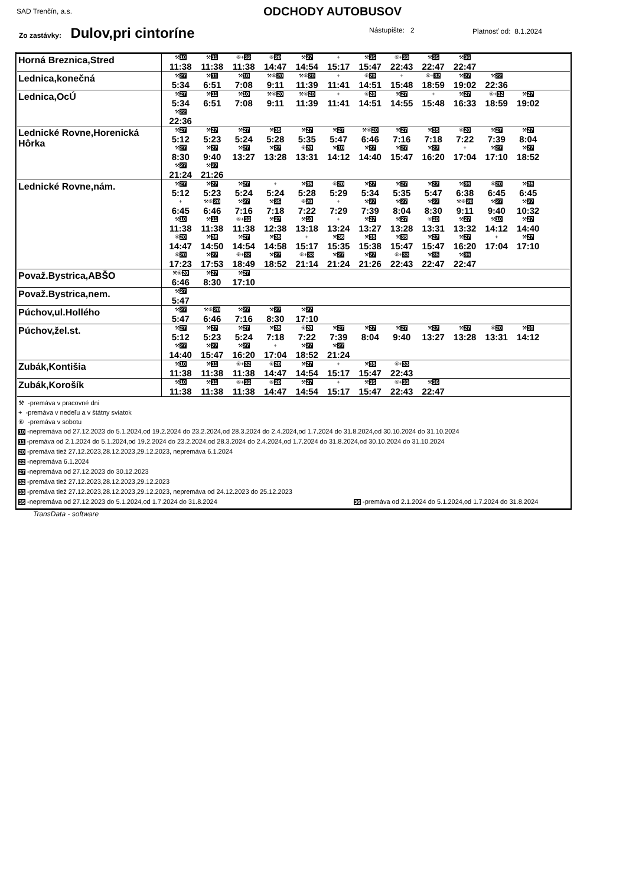SAD Trenčín, a.s. ODCHODY AUTOBUSOV
Zo zastávky: Dulov,pri cintoríne
Nástupište: 2 Platnosť od: 8.1.2024
| Horná Breznica,Stred | ⚒ 10 11:38 ⚒ 11 11:38 ⑥+ 32 11:38 ⑥ 20 14:47 ⚒ 27 14:54 + 15:17 ⚒ 35 15:47 ⑥+ 33 22:43 ⚒ 35 22:47 ⚒ 36 22:47 |
| Lednica,konečná | ⚒ 27 5:34 ⚒ 11 6:51 ⚒ 10 7:08 ⚒⑥ 20 9:11 ⚒⑥ 20 11:39 + 11:41 ⑥ 20 14:51 + 15:48 ⑥+ 32 18:59 ⚒ 27 19:02 ⚒ 22 22:36 |
| Lednica,OcÚ | ⚒ 27 5:34 ⚒ 11 6:51 ⚒ 10 7:08 ⚒⑥ 20 9:11 ⚒⑥ 20 11:39 + 11:41 ⑥ 20 14:51 ⚒ 27 14:55 + 15:48 ⚒ 27 16:33 ⑥+ 32 18:59 ⚒ 27 19:02 ⚒ 22 22:36 |
| Lednické Rovne,Horenická Hôrka | ⚒ 27 5:12 ⚒ 27 5:23 ⚒ 27 5:24 ⚒ 35 5:28 ⚒ 27 5:35 ⚒ 27 5:47 ⚒⑥ 20 6:46 ⚒ 27 7:16 ⚒ 35 7:18 ⑥ 20 7:22 ⚒ 27 7:39 ⚒ 27 8:04 ⚒ 27 8:30 ⚒ 27 9:40 ⚒ 27 13:27 ⚒ 27 13:28 ⑥ 20 13:31 ⚒ 10 14:12 ⚒ 27 14:40 ⚒ 27 15:47 ⚒ 27 16:20 + 17:04 ⚒ 27 17:10 ⚒ 27 18:52 ⚒ 27 21:24 ⚒ 27 21:26 |
| Lednické Rovne,nám. | ⚒ 27 5:12 ⚒ 27 5:23 ⚒ 27 5:24 + 5:24 ⚒ 35 5:28 ⑥ 20 5:29 ⚒ 27 5:34 ⚒ 27 5:35 ⚒ 27 5:47 ⚒ 36 6:38 ⑥ 20 6:45 ⚒ 35 6:45 + 6:45 ⚒⑥ 20 6:46 ⚒ 27 7:16 ⚒ 35 7:18 ⑥ 20 7:22 + 7:29 ⚒ 27 7:39 ⚒ 27 8:04 ⚒ 27 8:30 ⚒⑥ 20 9:11 ⚒ 27 9:40 ⚒ 27 10:32 ⚒ 10 11:38 ⚒ 11 11:38 ⑥+ 32 11:38 ⚒ 27 12:38 ⚒ 10 13:18 + 13:24 ⚒ 27 13:27 ⚒ 27 13:28 ⑥ 20 13:31 ⚒ 27 13:32 ⚒ 10 14:12 ⚒ 27 14:40 ⑥ 20 14:47 ⚒ 36 14:50 ⚒ 27 14:54 ⚒ 35 14:58 + 15:17 ⚒ 36 15:35 ⚒ 35 15:38 ⚒ 35 15:47 ⚒ 27 15:47 ⚒ 27 16:20 + 17:04 ⚒ 27 17:10 ⑥ 20 17:23 ⚒ 27 17:53 ⑥+ 32 18:49 ⚒ 27 18:52 ⑥+ 33 21:14 ⚒ 27 21:24 ⚒ 27 21:26 ⑥+ 33 22:43 ⚒ 35 22:47 ⚒ 36 22:47 |
| Považ.Bystrica,ABŠO | ⚒⑥ 20 6:46 ⚒ 27 8:30 ⚒ 27 17:10 |
| Považ.Bystrica,nem. | ⚒ 27 5:47 |
| Púchov,ul.Hollého | ⚒ 27 5:47 ⚒⑥ 20 6:46 ⚒ 27 7:16 ⚒ 27 8:30 ⚒ 27 17:10 |
| Púchov,žel.st. | ⚒ 27 5:12 ⚒ 27 5:23 ⚒ 27 5:24 ⚒ 35 7:18 ⑥ 20 7:22 ⚒ 27 7:39 ⚒ 27 8:04 ⚒ 27 9:40 ⚒ 27 13:27 ⚒ 27 13:28 ⑥ 20 13:31 ⚒ 10 14:12 ⚒ 27 14:40 ⚒ 27 15:47 ⚒ 27 16:20 + 17:04 ⚒ 27 18:52 ⚒ 27 21:24 |
| Zubák,Kontišia | ⚒ 10 11:38 ⚒ 11 11:38 ⑥+ 32 11:38 ⑥ 20 14:47 ⚒ 27 14:54 + 15:17 ⚒ 35 15:47 ⑥+ 33 22:43 |
| Zubák,Korošík | ⚒ 10 11:38 ⚒ 11 11:38 ⑥+ 32 11:38 ⑥ 20 14:47 ⚒ 27 14:54 + 15:17 ⚒ 35 15:47 ⑥+ 33 22:43 ⚒ 36 22:47 |
| ⚒ -premáva v pracovné dni + -premáva v nedeľu a v štátny sviatok ⑥ -premáva v sobotu 10 -nepremáva od 27.12.2023 do 5.1.2024,od 19.2.2024 do 23.2.2024,od 28.3.2024 do 2.4.2024,od 1.7.2024 do 31.8.2024,od 30.10.2024 do 31.10.2024 11 -premáva od 2.1.2024 do 5.1.2024,od 19.2.2024 do 23.2.2024,od 28.3.2024 do 2.4.2024,od 1.7.2024 do 31.8.2024,od 30.10.2024 do 31.10.2024 20 -premáva tiež 27.12.2023,28.12.2023,29.12.2023, nepremáva 6.1.2024 22 -nepremáva 6.1.2024 27 -nepremáva od 27.12.2023 do 30.12.2023 32 -premáva tiež 27.12.2023,28.12.2023,29.12.2023 33 -premáva tiež 27.12.2023,28.12.2023,29.12.2023, nepremáva od 24.12.2023 do 25.12.2023 35 -nepremáva od 27.12.2023 do 5.1.2024,od 1.7.2024 do 31.8.2024 36 -premáva od 2.1.2024 do 5.1.2024,od 1.7.2024 do 31.8.2024 | |
TransData - software